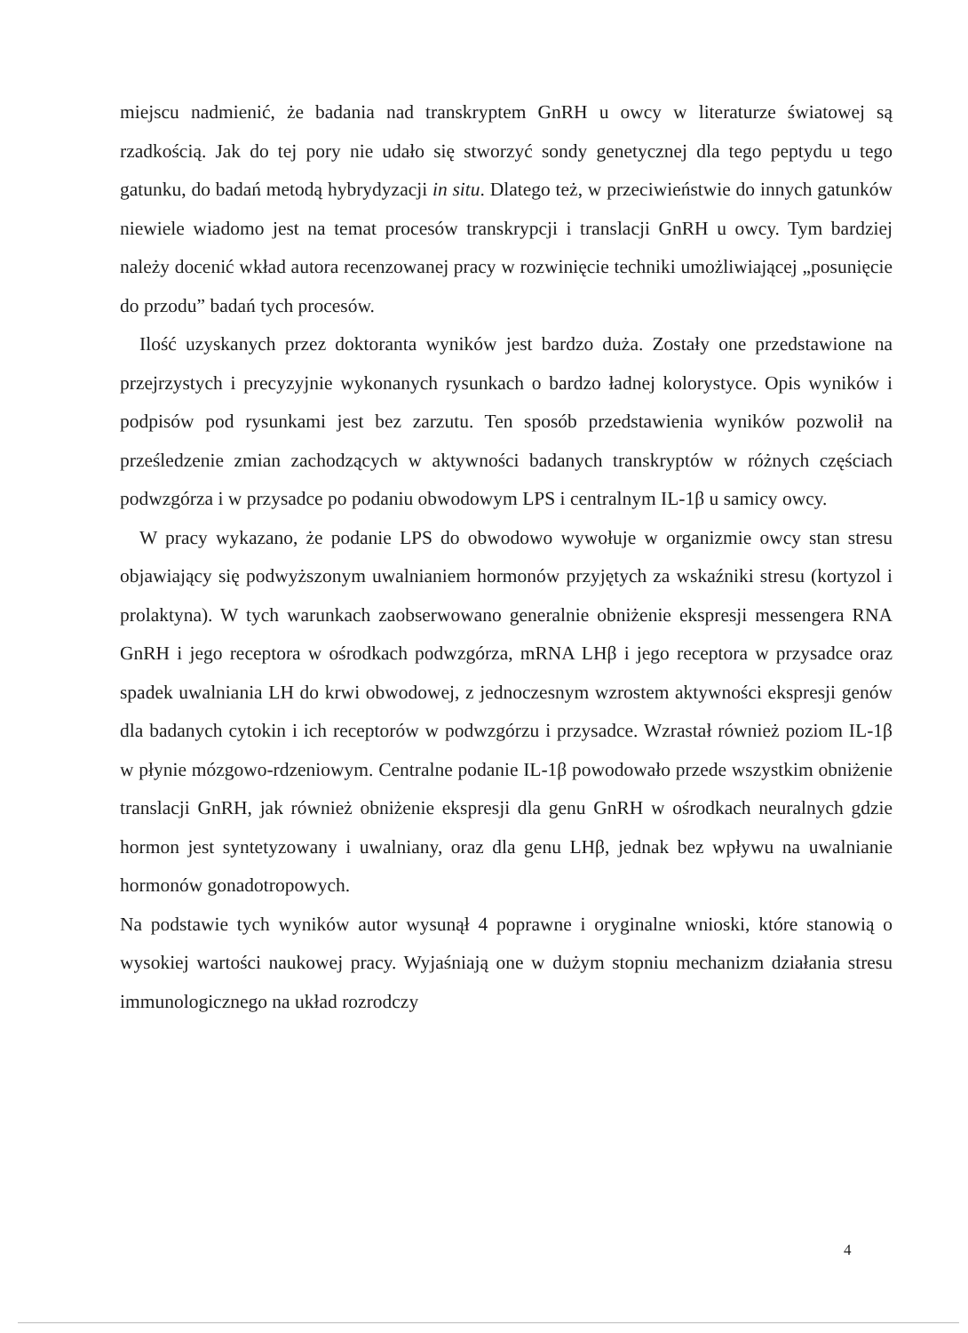miejscu nadmienić, że badania nad transkryptem GnRH u owcy w literaturze światowej są rzadkością. Jak do tej pory nie udało się stworzyć sondy genetycznej dla tego peptydu u tego gatunku, do badań metodą hybrydyzacji in situ. Dlatego też, w przeciwieństwie do innych gatunków niewiele wiadomo jest na temat procesów transkrypcji i translacji GnRH u owcy. Tym bardziej należy docenić wkład autora recenzowanej pracy w rozwinięcie techniki umożliwiającej „posunięcie do przodu” badań tych procesów.
Ilość uzyskanych przez doktoranta wyników jest bardzo duża. Zostały one przedstawione na przejrzystych i precyzyjnie wykonanych rysunkach o bardzo ładnej kolorystyce. Opis wyników i podpisów pod rysunkami jest bez zarzutu. Ten sposób przedstawienia wyników pozwolił na prześledzenie zmian zachodzących w aktywności badanych transkryptów w różnych częściach podwzgórza i w przysadce po podaniu obwodowym LPS i centralnym IL-1β u samicy owcy.
W pracy wykazano, że podanie LPS do obwodowo wywołuje w organizmie owcy stan stresu objawiający się podwyższonym uwalnianiem hormonów przyjętych za wskaźniki stresu (kortyzol i prolaktyna). W tych warunkach zaobserwowano generalnie obniżenie ekspresji messengera RNA GnRH i jego receptora w ośrodkach podwzgórza, mRNA LHβ i jego receptora w przysadce oraz spadek uwalniania LH do krwi obwodowej, z jednoczesnym wzrostem aktywności ekspresji genów dla badanych cytokin i ich receptorów w podwzgórzu i przysadce. Wzrastał również poziom IL-1β w płynie mózgowo-rdzeniowym. Centralne podanie IL-1β powodowało przede wszystkim obniżenie translacji GnRH, jak również obniżenie ekspresji dla genu GnRH w ośrodkach neuralnych gdzie hormon jest syntetyzowany i uwalniany, oraz dla genu LHβ, jednak bez wpływu na uwalnianie hormonów gonadotropowych.
Na podstawie tych wyników autor wysunął 4 poprawne i oryginalne wnioski, które stanowią o wysokiej wartości naukowej pracy. Wyjaśniają one w dużym stopniu mechanizm działania stresu immunologicznego na układ rozrodczy
4